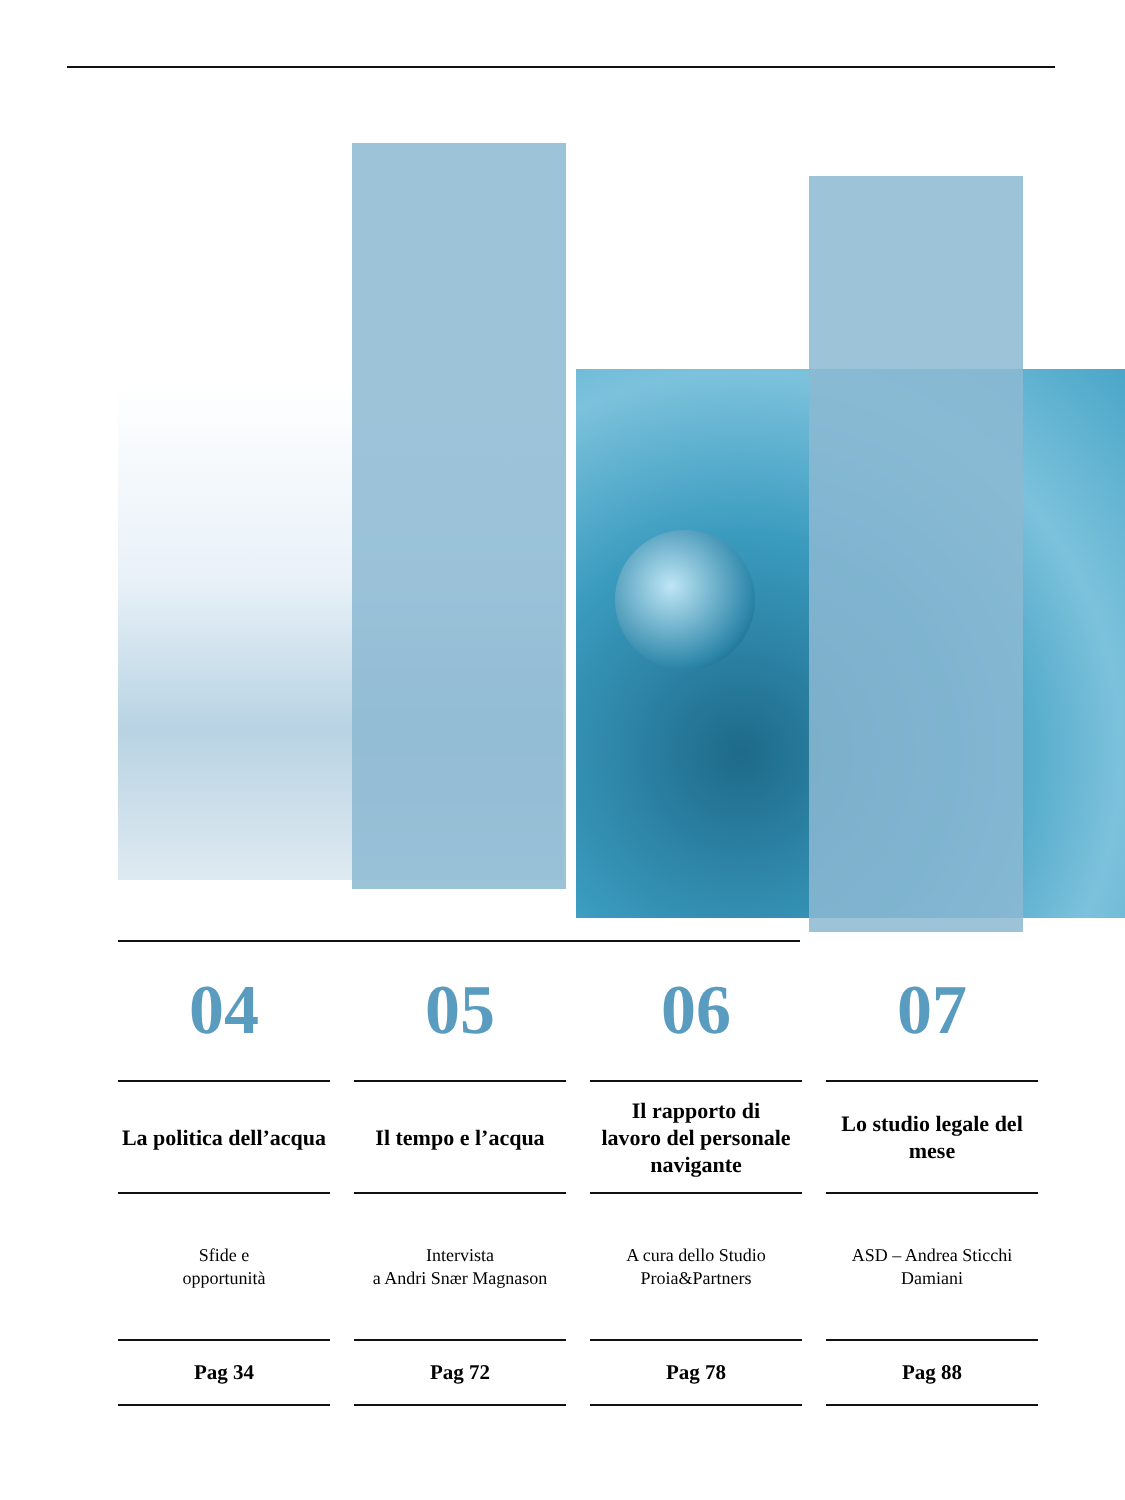04
La politica dell’acqua
Sfide e
opportunità
Pag 34
05
Il tempo e l’acqua
Intervista
a Andri Snær Magnason
Pag 72
06
Il rapporto di
lavoro del personale
navigante
A cura dello Studio
Proia&Partners
Pag 78
07
Lo studio legale del
mese
ASD – Andrea Sticchi
Damiani
Pag 88